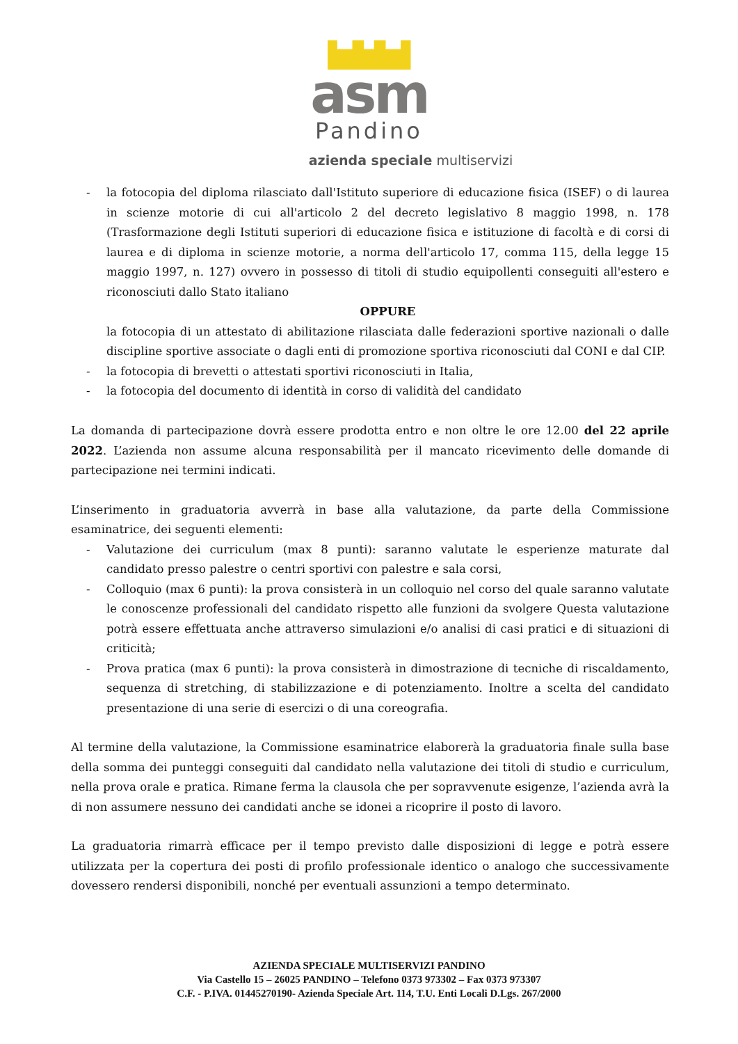asm
Pandino
azienda speciale multiservizi
- la fotocopia del diploma rilasciato dall'Istituto superiore di educazione fisica (ISEF) o di laurea in scienze motorie di cui all'articolo 2 del decreto legislativo 8 maggio 1998, n. 178 (Trasformazione degli Istituti superiori di educazione fisica e istituzione di facoltà e di corsi di laurea e di diploma in scienze motorie, a norma dell'articolo 17, comma 115, della legge 15 maggio 1997, n. 127) ovvero in possesso di titoli di studio equipollenti conseguiti all'estero e riconosciuti dallo Stato italiano
OPPURE
la fotocopia di un attestato di abilitazione rilasciata dalle federazioni sportive nazionali o dalle discipline sportive associate o dagli enti di promozione sportiva riconosciuti dal CONI e dal CIP.
- la fotocopia di brevetti o attestati sportivi riconosciuti in Italia,
- la fotocopia del documento di identità in corso di validità del candidato
La domanda di partecipazione dovrà essere prodotta entro e non oltre le ore 12.00 del 22 aprile 2022. L’azienda non assume alcuna responsabilità per il mancato ricevimento delle domande di partecipazione nei termini indicati.
L’inserimento in graduatoria avverrà in base alla valutazione, da parte della Commissione esaminatrice, dei seguenti elementi:
- Valutazione dei curriculum (max 8 punti): saranno valutate le esperienze maturate dal candidato presso palestre o centri sportivi con palestre e sala corsi,
- Colloquio (max 6 punti): la prova consisterà in un colloquio nel corso del quale saranno valutate le conoscenze professionali del candidato rispetto alle funzioni da svolgere Questa valutazione potrà essere effettuata anche attraverso simulazioni e/o analisi di casi pratici e di situazioni di criticità;
- Prova pratica (max 6 punti): la prova consisterà in dimostrazione di tecniche di riscaldamento, sequenza di stretching, di stabilizzazione e di potenziamento. Inoltre a scelta del candidato presentazione di una serie di esercizi o di una coreografia.
Al termine della valutazione, la Commissione esaminatrice elaborerà la graduatoria finale sulla base della somma dei punteggi conseguiti dal candidato nella valutazione dei titoli di studio e curriculum, nella prova orale e pratica. Rimane ferma la clausola che per sopravvenute esigenze, l’azienda avrà la di non assumere nessuno dei candidati anche se idonei a ricoprire il posto di lavoro.
La graduatoria rimarrà efficace per il tempo previsto dalle disposizioni di legge e potrà essere utilizzata per la copertura dei posti di profilo professionale identico o analogo che successivamente dovessero rendersi disponibili, nonché per eventuali assunzioni a tempo determinato.
AZIENDA SPECIALE MULTISERVIZI PANDINO
Via Castello 15 – 26025 PANDINO – Telefono 0373 973302 – Fax 0373 973307
C.F. - P.IVA. 01445270190- Azienda Speciale Art. 114, T.U. Enti Locali D.Lgs. 267/2000